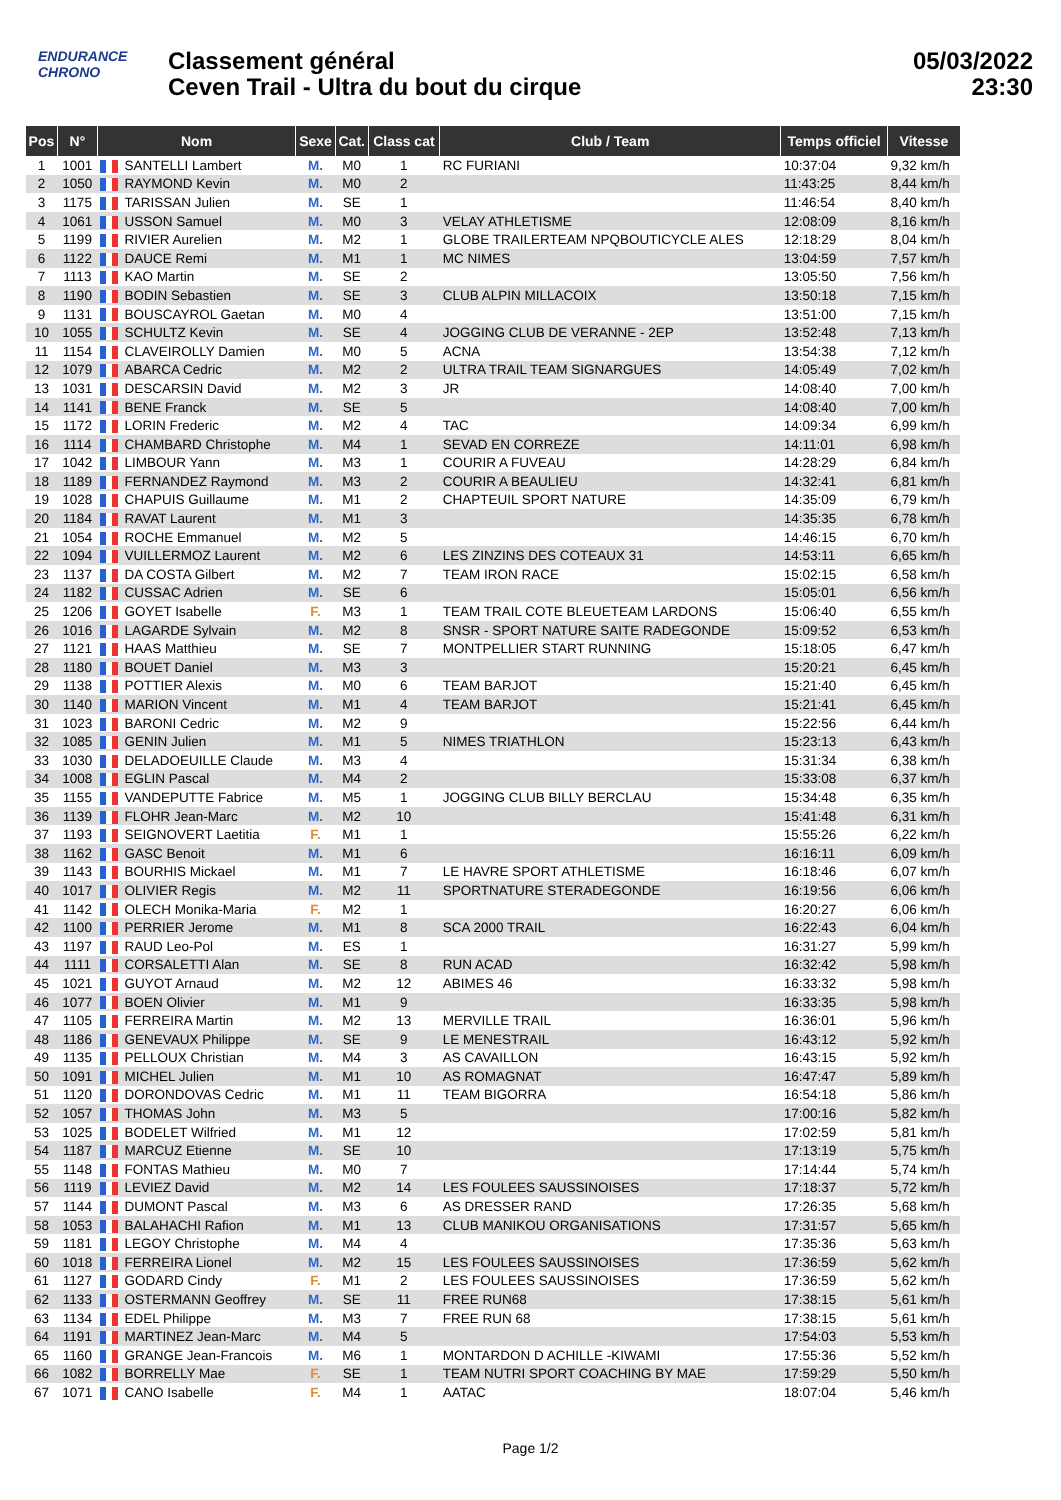ENDURANCE
CHRONO
Classement général
Ceven Trail - Ultra du bout du cirque
05/03/2022
23:30
| Pos | N° | Nom | Sexe | Cat. | Class cat | Club / Team | Temps officiel | Vitesse |
| --- | --- | --- | --- | --- | --- | --- | --- | --- |
| 1 | 1001 | SANTELLI Lambert | M. | M0 | 1 | RC FURIANI | 10:37:04 | 9,32 km/h |
| 2 | 1050 | RAYMOND Kevin | M. | M0 | 2 | | 11:43:25 | 8,44 km/h |
| 3 | 1175 | TARISSAN Julien | M. | SE | 1 | | 11:46:54 | 8,40 km/h |
| 4 | 1061 | USSON Samuel | M. | M0 | 3 | VELAY ATHLETISME | 12:08:09 | 8,16 km/h |
| 5 | 1199 | RIVIER Aurelien | M. | M2 | 1 | GLOBE TRAILERTEAM NPQBOUTICYCLE ALES | 12:18:29 | 8,04 km/h |
| 6 | 1122 | DAUCE Remi | M. | M1 | 1 | MC NIMES | 13:04:59 | 7,57 km/h |
| 7 | 1113 | KAO Martin | M. | SE | 2 | | 13:05:50 | 7,56 km/h |
| 8 | 1190 | BODIN Sebastien | M. | SE | 3 | CLUB ALPIN MILLACOIX | 13:50:18 | 7,15 km/h |
| 9 | 1131 | BOUSCAYROL Gaetan | M. | M0 | 4 | | 13:51:00 | 7,15 km/h |
| 10 | 1055 | SCHULTZ Kevin | M. | SE | 4 | JOGGING CLUB DE VERANNE - 2EP | 13:52:48 | 7,13 km/h |
| 11 | 1154 | CLAVEIROLLY Damien | M. | M0 | 5 | ACNA | 13:54:38 | 7,12 km/h |
| 12 | 1079 | ABARCA Cedric | M. | M2 | 2 | ULTRA TRAIL TEAM SIGNARGUES | 14:05:49 | 7,02 km/h |
| 13 | 1031 | DESCARSIN David | M. | M2 | 3 | JR | 14:08:40 | 7,00 km/h |
| 14 | 1141 | BENE Franck | M. | SE | 5 | | 14:08:40 | 7,00 km/h |
| 15 | 1172 | LORIN Frederic | M. | M2 | 4 | TAC | 14:09:34 | 6,99 km/h |
| 16 | 1114 | CHAMBARD Christophe | M. | M4 | 1 | SEVAD EN CORREZE | 14:11:01 | 6,98 km/h |
| 17 | 1042 | LIMBOUR Yann | M. | M3 | 1 | COURIR A FUVEAU | 14:28:29 | 6,84 km/h |
| 18 | 1189 | FERNANDEZ Raymond | M. | M3 | 2 | COURIR A BEAULIEU | 14:32:41 | 6,81 km/h |
| 19 | 1028 | CHAPUIS Guillaume | M. | M1 | 2 | CHAPTEUIL SPORT NATURE | 14:35:09 | 6,79 km/h |
| 20 | 1184 | RAVAT Laurent | M. | M1 | 3 | | 14:35:35 | 6,78 km/h |
| 21 | 1054 | ROCHE Emmanuel | M. | M2 | 5 | | 14:46:15 | 6,70 km/h |
| 22 | 1094 | VUILLERMOZ Laurent | M. | M2 | 6 | LES ZINZINS DES COTEAUX 31 | 14:53:11 | 6,65 km/h |
| 23 | 1137 | DA COSTA Gilbert | M. | M2 | 7 | TEAM IRON RACE | 15:02:15 | 6,58 km/h |
| 24 | 1182 | CUSSAC Adrien | M. | SE | 6 | | 15:05:01 | 6,56 km/h |
| 25 | 1206 | GOYET Isabelle | F. | M3 | 1 | TEAM TRAIL COTE BLEUETEAM LARDONS | 15:06:40 | 6,55 km/h |
| 26 | 1016 | LAGARDE Sylvain | M. | M2 | 8 | SNSR - SPORT NATURE SAITE RADEGONDE | 15:09:52 | 6,53 km/h |
| 27 | 1121 | HAAS Matthieu | M. | SE | 7 | MONTPELLIER START RUNNING | 15:18:05 | 6,47 km/h |
| 28 | 1180 | BOUET Daniel | M. | M3 | 3 | | 15:20:21 | 6,45 km/h |
| 29 | 1138 | POTTIER Alexis | M. | M0 | 6 | TEAM BARJOT | 15:21:40 | 6,45 km/h |
| 30 | 1140 | MARION Vincent | M. | M1 | 4 | TEAM BARJOT | 15:21:41 | 6,45 km/h |
| 31 | 1023 | BARONI Cedric | M. | M2 | 9 | | 15:22:56 | 6,44 km/h |
| 32 | 1085 | GENIN Julien | M. | M1 | 5 | NIMES TRIATHLON | 15:23:13 | 6,43 km/h |
| 33 | 1030 | DELADOEUILLE Claude | M. | M3 | 4 | | 15:31:34 | 6,38 km/h |
| 34 | 1008 | EGLIN Pascal | M. | M4 | 2 | | 15:33:08 | 6,37 km/h |
| 35 | 1155 | VANDEPUTTE Fabrice | M. | M5 | 1 | JOGGING CLUB BILLY BERCLAU | 15:34:48 | 6,35 km/h |
| 36 | 1139 | FLOHR Jean-Marc | M. | M2 | 10 | | 15:41:48 | 6,31 km/h |
| 37 | 1193 | SEIGNOVERT Laetitia | F. | M1 | 1 | | 15:55:26 | 6,22 km/h |
| 38 | 1162 | GASC Benoit | M. | M1 | 6 | | 16:16:11 | 6,09 km/h |
| 39 | 1143 | BOURHIS Mickael | M. | M1 | 7 | LE HAVRE SPORT ATHLETISME | 16:18:46 | 6,07 km/h |
| 40 | 1017 | OLIVIER Regis | M. | M2 | 11 | SPORTNATURE STERADEGONDE | 16:19:56 | 6,06 km/h |
| 41 | 1142 | OLECH Monika-Maria | F. | M2 | 1 | | 16:20:27 | 6,06 km/h |
| 42 | 1100 | PERRIER Jerome | M. | M1 | 8 | SCA 2000 TRAIL | 16:22:43 | 6,04 km/h |
| 43 | 1197 | RAUD Leo-Pol | M. | ES | 1 | | 16:31:27 | 5,99 km/h |
| 44 | 1111 | CORSALETTI Alan | M. | SE | 8 | RUN ACAD | 16:32:42 | 5,98 km/h |
| 45 | 1021 | GUYOT Arnaud | M. | M2 | 12 | ABIMES 46 | 16:33:32 | 5,98 km/h |
| 46 | 1077 | BOEN Olivier | M. | M1 | 9 | | 16:33:35 | 5,98 km/h |
| 47 | 1105 | FERREIRA Martin | M. | M2 | 13 | MERVILLE TRAIL | 16:36:01 | 5,96 km/h |
| 48 | 1186 | GENEVAUX Philippe | M. | SE | 9 | LE MENESTRAIL | 16:43:12 | 5,92 km/h |
| 49 | 1135 | PELLOUX Christian | M. | M4 | 3 | AS CAVAILLON | 16:43:15 | 5,92 km/h |
| 50 | 1091 | MICHEL Julien | M. | M1 | 10 | AS ROMAGNAT | 16:47:47 | 5,89 km/h |
| 51 | 1120 | DORONDOVAS Cedric | M. | M1 | 11 | TEAM BIGORRA | 16:54:18 | 5,86 km/h |
| 52 | 1057 | THOMAS John | M. | M3 | 5 | | 17:00:16 | 5,82 km/h |
| 53 | 1025 | BODELET Wilfried | M. | M1 | 12 | | 17:02:59 | 5,81 km/h |
| 54 | 1187 | MARCUZ Etienne | M. | SE | 10 | | 17:13:19 | 5,75 km/h |
| 55 | 1148 | FONTAS Mathieu | M. | M0 | 7 | | 17:14:44 | 5,74 km/h |
| 56 | 1119 | LEVIEZ David | M. | M2 | 14 | LES FOULEES SAUSSINOISES | 17:18:37 | 5,72 km/h |
| 57 | 1144 | DUMONT Pascal | M. | M3 | 6 | AS DRESSER RAND | 17:26:35 | 5,68 km/h |
| 58 | 1053 | BALAHACHI Rafion | M. | M1 | 13 | CLUB MANIKOU ORGANISATIONS | 17:31:57 | 5,65 km/h |
| 59 | 1181 | LEGOY Christophe | M. | M4 | 4 | | 17:35:36 | 5,63 km/h |
| 60 | 1018 | FERREIRA Lionel | M. | M2 | 15 | LES FOULEES SAUSSINOISES | 17:36:59 | 5,62 km/h |
| 61 | 1127 | GODARD Cindy | F. | M1 | 2 | LES FOULEES SAUSSINOISES | 17:36:59 | 5,62 km/h |
| 62 | 1133 | OSTERMANN Geoffrey | M. | SE | 11 | FREE RUN68 | 17:38:15 | 5,61 km/h |
| 63 | 1134 | EDEL Philippe | M. | M3 | 7 | FREE RUN 68 | 17:38:15 | 5,61 km/h |
| 64 | 1191 | MARTINEZ Jean-Marc | M. | M4 | 5 | | 17:54:03 | 5,53 km/h |
| 65 | 1160 | GRANGE Jean-Francois | M. | M6 | 1 | MONTARDON D ACHILLE -KIWAMI | 17:55:36 | 5,52 km/h |
| 66 | 1082 | BORRELLY Mae | F. | SE | 1 | TEAM NUTRI SPORT COACHING BY MAE | 17:59:29 | 5,50 km/h |
| 67 | 1071 | CANO Isabelle | F. | M4 | 1 | AATAC | 18:07:04 | 5,46 km/h |
Page 1/2